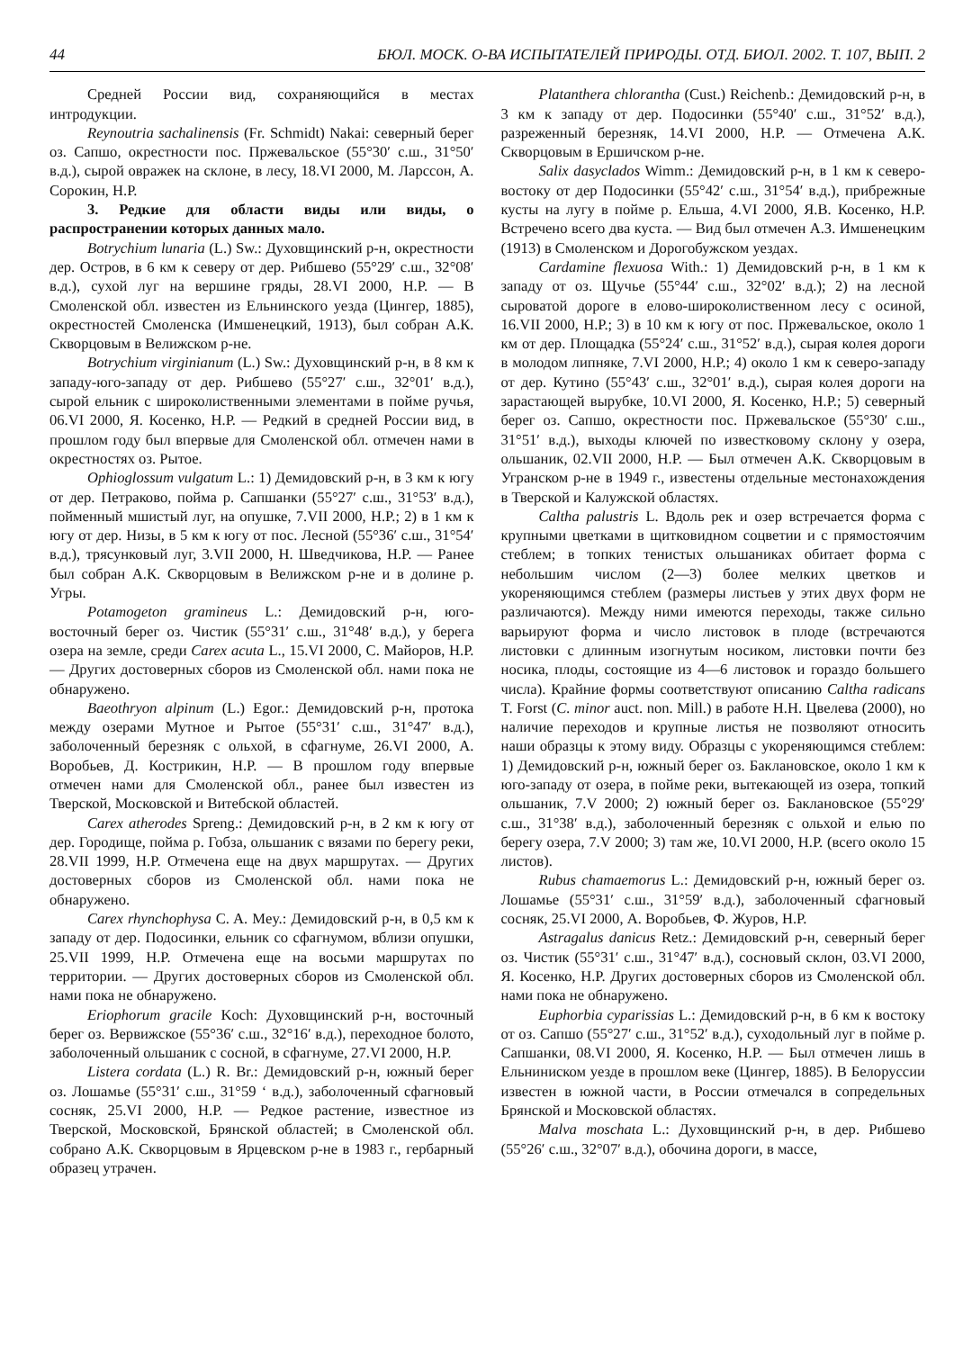44 БЮЛ. МОСК. О-ВА ИСПЫТАТЕЛЕЙ ПРИРОДЫ. ОТД. БИОЛ. 2002. Т. 107, ВЫП. 2
Средней России вид, сохраняющийся в местах интродукции.
Reynoutria sachalinensis (Fr. Schmidt) Nakai: северный берег оз. Сапшо, окрестности пос. Пржевальское (55°30′ с.ш., 31°50′ в.д.), сырой овражек на склоне, в лесу, 18.VI 2000, М. Ларссон, А. Сорокин, Н.Р.
3. Редкие для области виды или виды, о распространении которых данных мало.
Botrychium lunaria (L.) Sw.: Духовщинский р-н, окрестности дер. Остров, в 6 км к северу от дер. Рибшево (55°29′ с.ш., 32°08′ в.д.), сухой луг на вершине гряды, 28.VI 2000, Н.Р. — В Смоленской обл. известен из Ельнинского уезда (Цингер, 1885), окрестностей Смоленска (Имшенецкий, 1913), был собран А.К. Скворцовым в Велижском р-не.
Botrychium virginianum (L.) Sw.: Духовщинский р-н, в 8 км к западу-юго-западу от дер. Рибшево (55°27′ с.ш., 32°01′ в.д.), сырой ельник с широколиственными элементами в пойме ручья, 06.VI 2000, Я. Косенко, Н.Р. — Редкий в средней России вид, в прошлом году был впервые для Смоленской обл. отмечен нами в окрестностях оз. Рытое.
Ophioglossum vulgatum L.: 1) Демидовский р-н, в 3 км к югу от дер. Петраково, пойма р. Сапшанки (55°27′ с.ш., 31°53′ в.д.), пойменный мшистый луг, на опушке, 7.VII 2000, Н.Р.; 2) в 1 км к югу от дер. Низы, в 5 км к югу от пос. Лесной (55°36′ с.ш., 31°54′ в.д.), трясунковый луг, 3.VII 2000, Н. Шведчикова, Н.Р. — Ранее был собран А.К. Скворцовым в Велижском р-не и в долине р. Угры.
Potamogeton gramineus L.: Демидовский р-н, юго-восточный берег оз. Чистик (55°31′ с.ш., 31°48′ в.д.), у берега озера на земле, среди Carex acuta L., 15.VI 2000, С. Майоров, Н.Р. — Других достоверных сборов из Смоленской обл. нами пока не обнаружено.
Baeothryon alpinum (L.) Egor.: Демидовский р-н, протока между озерами Мутное и Рытое (55°31′ с.ш., 31°47′ в.д.), заболоченный березняк с ольхой, в сфагнуме, 26.VI 2000, А. Воробьев, Д. Кострикин, Н.Р. — В прошлом году впервые отмечен нами для Смоленской обл., ранее был известен из Тверской, Московской и Витебской областей.
Carex atherodes Spreng.: Демидовский р-н, в 2 км к югу от дер. Городище, пойма р. Гобза, ольшаник с вязами по берегу реки, 28.VII 1999, Н.Р. Отмечена еще на двух маршрутах. — Других достоверных сборов из Смоленской обл. нами пока не обнаружено.
Carex rhynchophysa C. A. Mey.: Демидовский р-н, в 0,5 км к западу от дер. Подосинки, ельник со сфагнумом, вблизи опушки, 25.VII 1999, Н.Р. Отмечена еще на восьми маршрутах по территории. — Других достоверных сборов из Смоленской обл. нами пока не обнаружено.
Eriophorum gracile Koch: Духовщинский р-н, восточный берег оз. Вервижское (55°36′ с.ш., 32°16′ в.д.), переходное болото, заболоченный ольшаник с сосной, в сфагнуме, 27.VI 2000, Н.Р.
Listera cordata (L.) R. Br.: Демидовский р-н, южный берег оз. Лошамье (55°31′ с.ш., 31°59 ‘ в.д.), заболоченный сфагновый сосняк, 25.VI 2000, Н.Р. — Редкое растение, известное из Тверской, Московской, Брянской областей; в Смоленской обл. собрано А.К. Скворцовым в Ярцевском р-не в 1983 г., гербарный образец утрачен.
Platanthera chlorantha (Cust.) Reichenb.: Демидовский р-н, в 3 км к западу от дер. Подосинки (55°40′ с.ш., 31°52′ в.д.), разреженный березняк, 14.VI 2000, Н.Р. — Отмечена А.К. Скворцовым в Ершичском р-не.
Salix dasyclados Wimm.: Демидовский р-н, в 1 км к северо-востоку от дер Подосинки (55°42′ с.ш., 31°54′ в.д.), прибрежные кусты на лугу в пойме р. Ельша, 4.VI 2000, Я.В. Косенко, Н.Р. Встречено всего два куста. — Вид был отмечен А.З. Имшенецким (1913) в Смоленском и Дорогобужском уездах.
Cardamine flexuosa With.: 1) Демидовский р-н, в 1 км к западу от оз. Щучье (55°44′ с.ш., 32°02′ в.д.); 2) на лесной сыроватой дороге в елово-широколиственном лесу с осиной, 16.VII 2000, Н.Р.; 3) в 10 км к югу от пос. Пржевальское, около 1 км от дер. Площадка (55°24′ с.ш., 31°52′ в.д.), сырая колея дороги в молодом липняке, 7.VI 2000, Н.Р.; 4) около 1 км к северо-западу от дер. Кутино (55°43′ с.ш., 32°01′ в.д.), сырая колея дороги на зарастающей вырубке, 10.VI 2000, Я. Косенко, Н.Р.; 5) северный берег оз. Сапшо, окрестности пос. Пржевальское (55°30′ с.ш., 31°51′ в.д.), выходы ключей по известковому склону у озера, ольшаник, 02.VII 2000, Н.Р. — Был отмечен А.К. Скворцовым в Угранском р-не в 1949 г., известены отдельные местонахождения в Тверской и Калужской областях.
Caltha palustris L. Вдоль рек и озер встречается форма с крупными цветками в щитковидном соцветии и с прямостоячим стеблем; в топких тенистых ольшаниках обитает форма с небольшим числом (2—3) более мелких цветков и укореняющимся стеблем (размеры листьев у этих двух форм не различаются). Между ними имеются переходы, также сильно варьируют форма и число листовок в плоде (встречаются листовки с длинным изогнутым носиком, листовки почти без носика, плоды, состоящие из 4—6 листовок и гораздо большего числа). Крайние формы соответствуют описанию Caltha radicans T. Forst (C. minor auct. non. Mill.) в работе Н.Н. Цвелева (2000), но наличие переходов и крупные листья не позволяют относить наши образцы к этому виду. Образцы с укореняющимся стеблем: 1) Демидовский р-н, южный берег оз. Баклановское, около 1 км к юго-западу от озера, в пойме реки, вытекающей из озера, топкий ольшаник, 7.V 2000; 2) южный берег оз. Баклановское (55°29′ с.ш., 31°38′ в.д.), заболоченный березняк с ольхой и елью по берегу озера, 7.V 2000; 3) там же, 10.VI 2000, Н.Р. (всего около 15 листов).
Rubus chamaemorus L.: Демидовский р-н, южный берег оз. Лошамье (55°31′ с.ш., 31°59′ в.д.), заболоченный сфагновый сосняк, 25.VI 2000, А. Воробьев, Ф. Журов, Н.Р.
Astragalus danicus Retz.: Демидовский р-н, северный берег оз. Чистик (55°31′ с.ш., 31°47′ в.д.), сосновый склон, 03.VI 2000, Я. Косенко, Н.Р. Других достоверных сборов из Смоленской обл. нами пока не обнаружено.
Euphorbia cyparissias L.: Демидовский р-н, в 6 км к востоку от оз. Сапшо (55°27′ с.ш., 31°52′ в.д.), суходольный луг в пойме р. Сапшанки, 08.VI 2000, Я. Косенко, Н.Р. — Был отмечен лишь в Ельниниском уезде в прошлом веке (Цингер, 1885). В Белоруссии известен в южной части, в России отмечался в сопредельных Брянской и Московской областях.
Malva moschata L.: Духовщинский р-н, в дер. Рибшево (55°26′ с.ш., 32°07′ в.д.), обочина дороги, в массе,